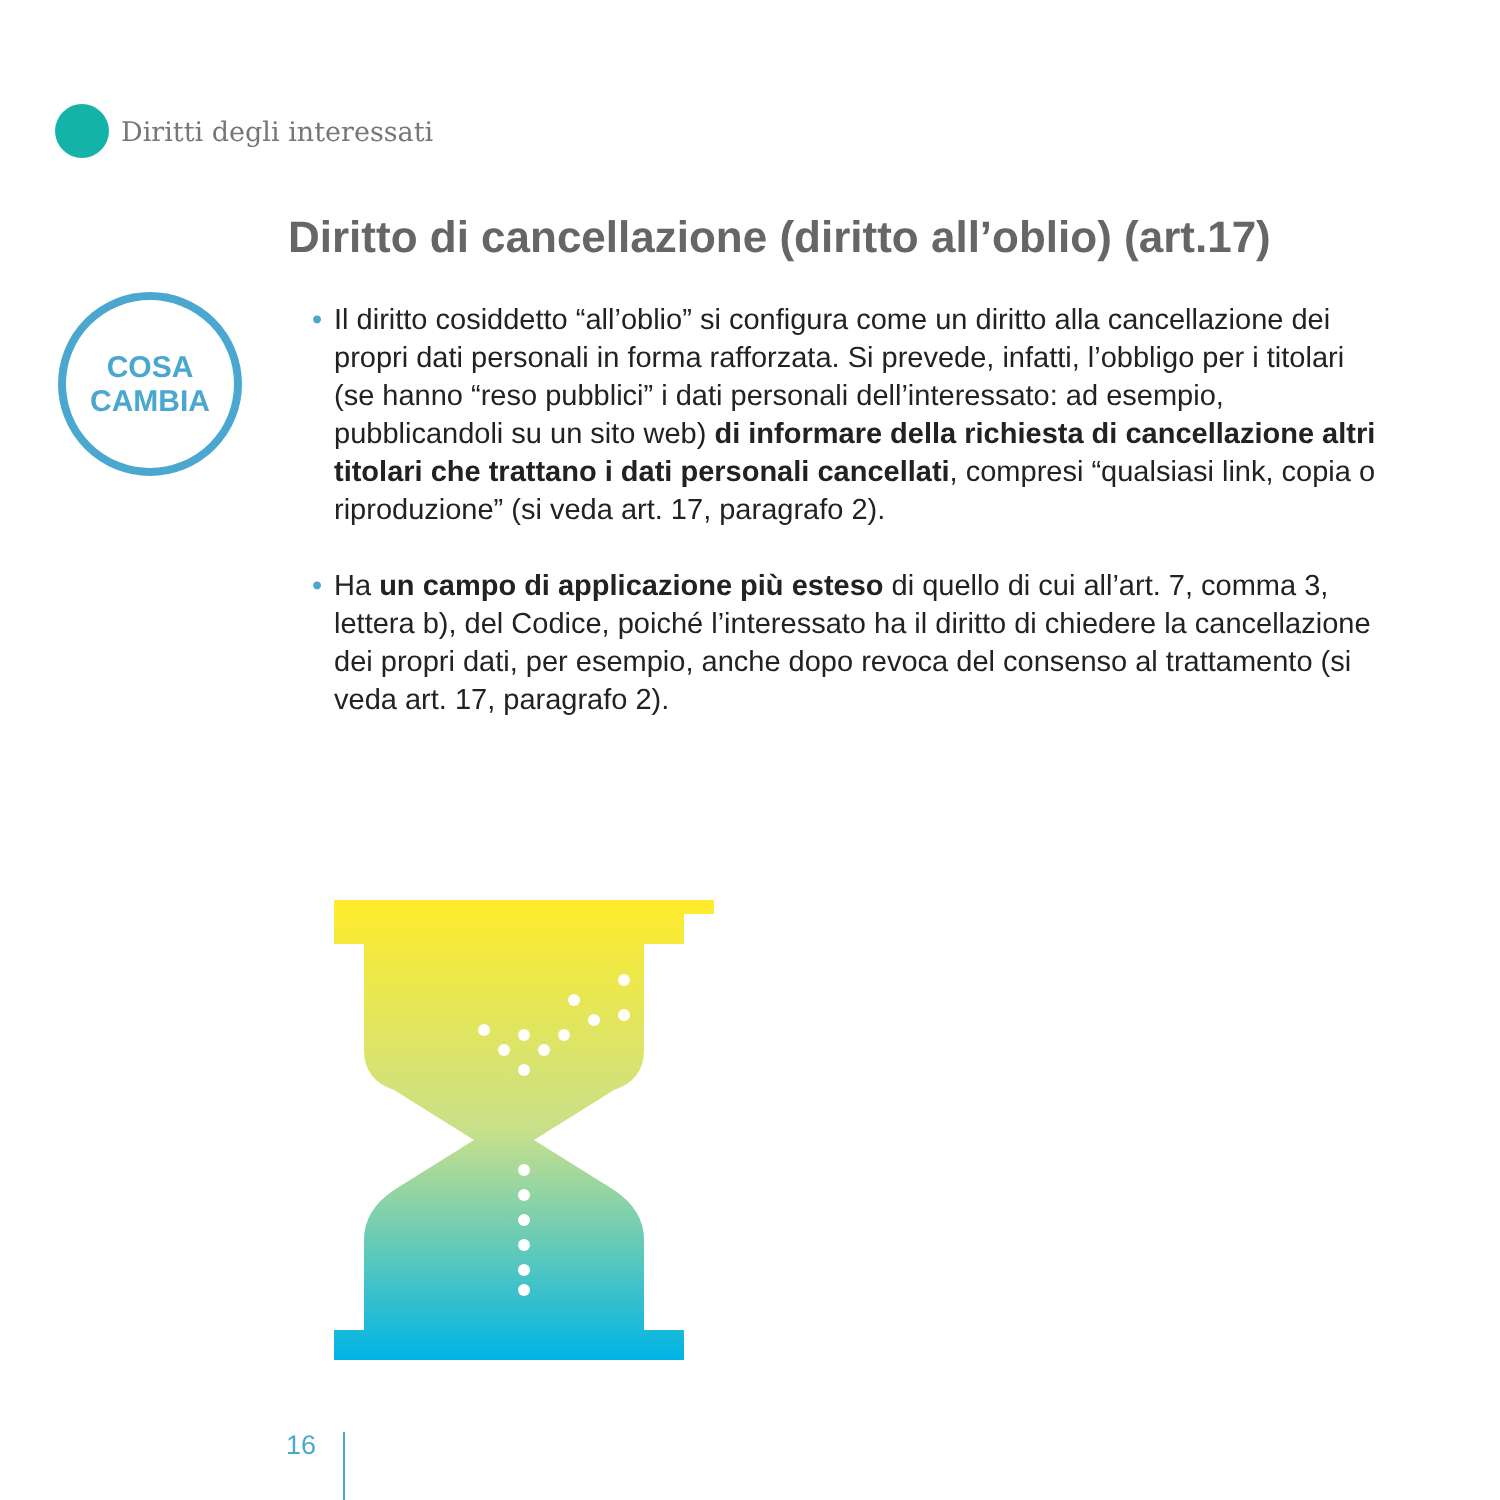Diritti degli interessati
Diritto di cancellazione (diritto all’oblio) (art.17)
COSA
CAMBIA
• Il diritto cosiddetto “all’oblio” si configura come un diritto alla cancellazione dei propri dati personali in forma rafforzata. Si prevede, infatti, l’obbligo per i titolari (se hanno “reso pubblici” i dati personali dell’interessato: ad esempio, pubblicandoli su un sito web) di informare della richiesta di cancellazione altri titolari che trattano i dati personali cancellati, compresi “qualsiasi link, copia o riproduzione” (si veda art. 17, paragrafo 2).
• Ha un campo di applicazione più esteso di quello di cui all’art. 7, comma 3, lettera b), del Codice, poiché l’interessato ha il diritto di chiedere la cancellazione dei propri dati, per esempio, anche dopo revoca del consenso al trattamento (si veda art. 17, paragrafo 2).
16